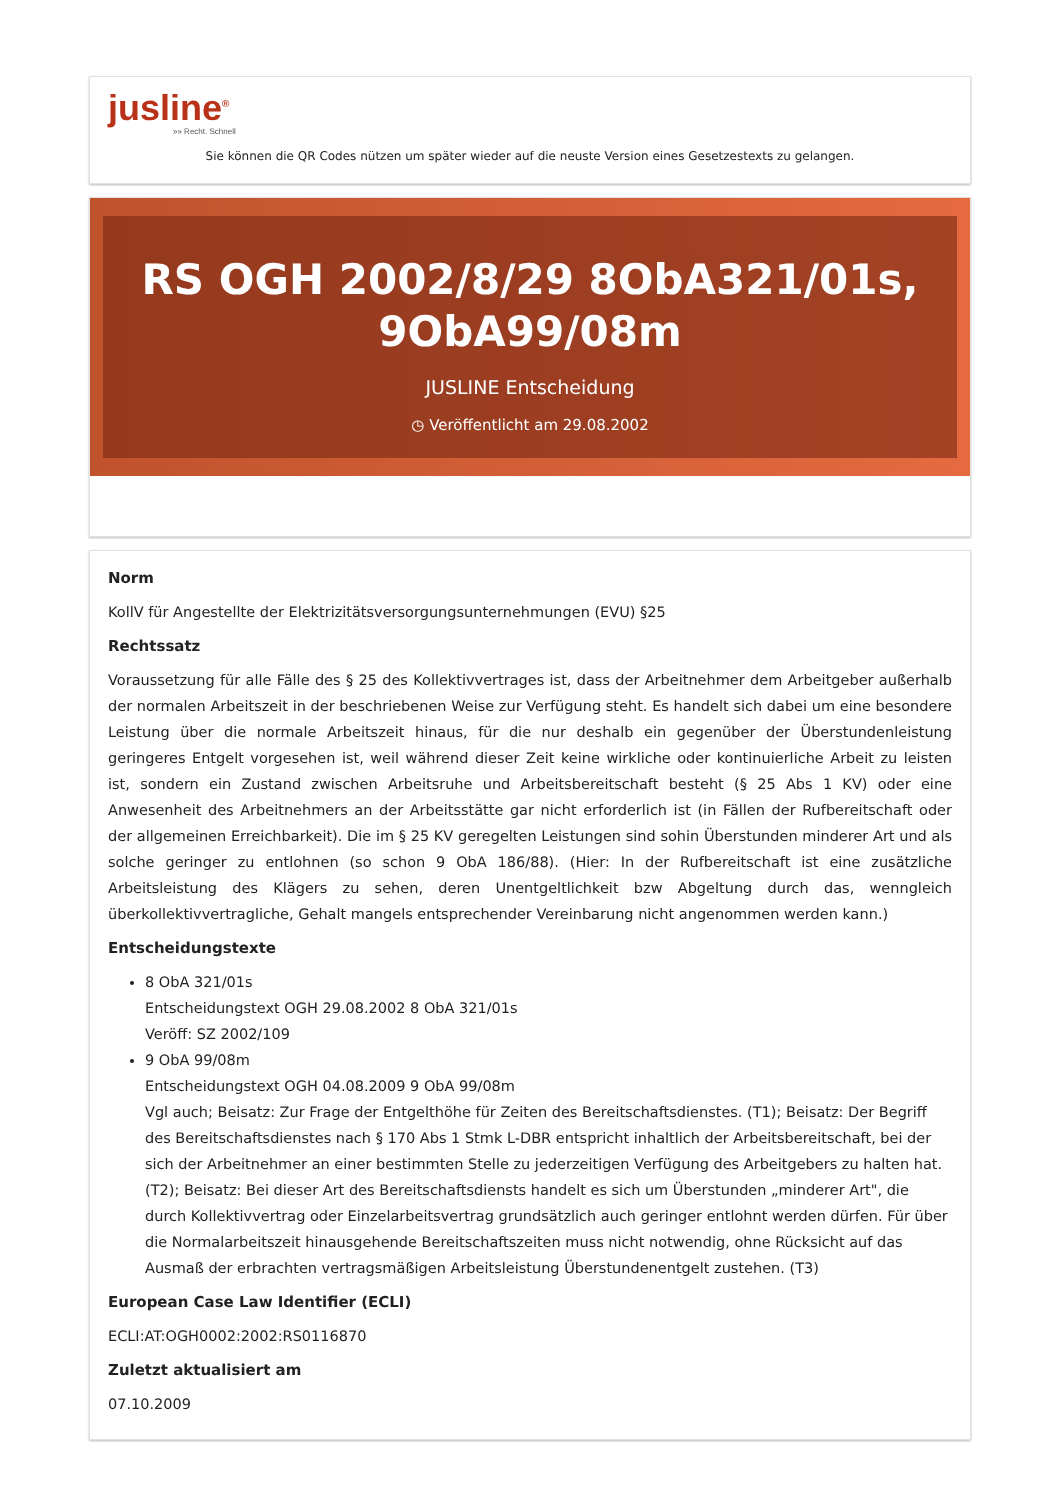jusline<sup>®</sup>
»» Recht. Schnell
Sie können die QR Codes nützen um später wieder auf die neuste Version eines Gesetzestexts zu gelangen.
RS OGH 2002/8/29 8ObA321/01s, 9ObA99/08m
JUSLINE Entscheidung
◷ Veröffentlicht am 29.08.2002
Norm
KollV für Angestellte der Elektrizitätsversorgungsunternehmungen (EVU) §25
Rechtssatz
Voraussetzung für alle Fälle des § 25 des Kollektivvertrages ist, dass der Arbeitnehmer dem Arbeitgeber außerhalb der normalen Arbeitszeit in der beschriebenen Weise zur Verfügung steht. Es handelt sich dabei um eine besondere Leistung über die normale Arbeitszeit hinaus, für die nur deshalb ein gegenüber der Überstundenleistung geringeres Entgelt vorgesehen ist, weil während dieser Zeit keine wirkliche oder kontinuierliche Arbeit zu leisten ist, sondern ein Zustand zwischen Arbeitsruhe und Arbeitsbereitschaft besteht (§ 25 Abs 1 KV) oder eine Anwesenheit des Arbeitnehmers an der Arbeitsstätte gar nicht erforderlich ist (in Fällen der Rufbereitschaft oder der allgemeinen Erreichbarkeit). Die im § 25 KV geregelten Leistungen sind sohin Überstunden minderer Art und als solche geringer zu entlohnen (so schon 9 ObA 186/88). (Hier: In der Rufbereitschaft ist eine zusätzliche Arbeitsleistung des Klägers zu sehen, deren Unentgeltlichkeit bzw Abgeltung durch das, wenngleich überkollektivvertragliche, Gehalt mangels entsprechender Vereinbarung nicht angenommen werden kann.)
Entscheidungstexte
8 ObA 321/01s
Entscheidungstext OGH 29.08.2002 8 ObA 321/01s
Veröff: SZ 2002/109
9 ObA 99/08m
Entscheidungstext OGH 04.08.2009 9 ObA 99/08m
Vgl auch; Beisatz: Zur Frage der Entgelthöhe für Zeiten des Bereitschaftsdienstes. (T1); Beisatz: Der Begriff des Bereitschaftsdienstes nach § 170 Abs 1 Stmk L-DBR entspricht inhaltlich der Arbeitsbereitschaft, bei der sich der Arbeitnehmer an einer bestimmten Stelle zu jederzeitigen Verfügung des Arbeitgebers zu halten hat. (T2); Beisatz: Bei dieser Art des Bereitschaftsdiensts handelt es sich um Überstunden „minderer Art", die durch Kollektivvertrag oder Einzelarbeitsvertrag grundsätzlich auch geringer entlohnt werden dürfen. Für über die Normalarbeitszeit hinausgehende Bereitschaftszeiten muss nicht notwendig, ohne Rücksicht auf das Ausmaß der erbrachten vertragsmäßigen Arbeitsleistung Überstundenentgelt zustehen. (T3)
European Case Law Identifier (ECLI)
ECLI:AT:OGH0002:2002:RS0116870
Zuletzt aktualisiert am
07.10.2009